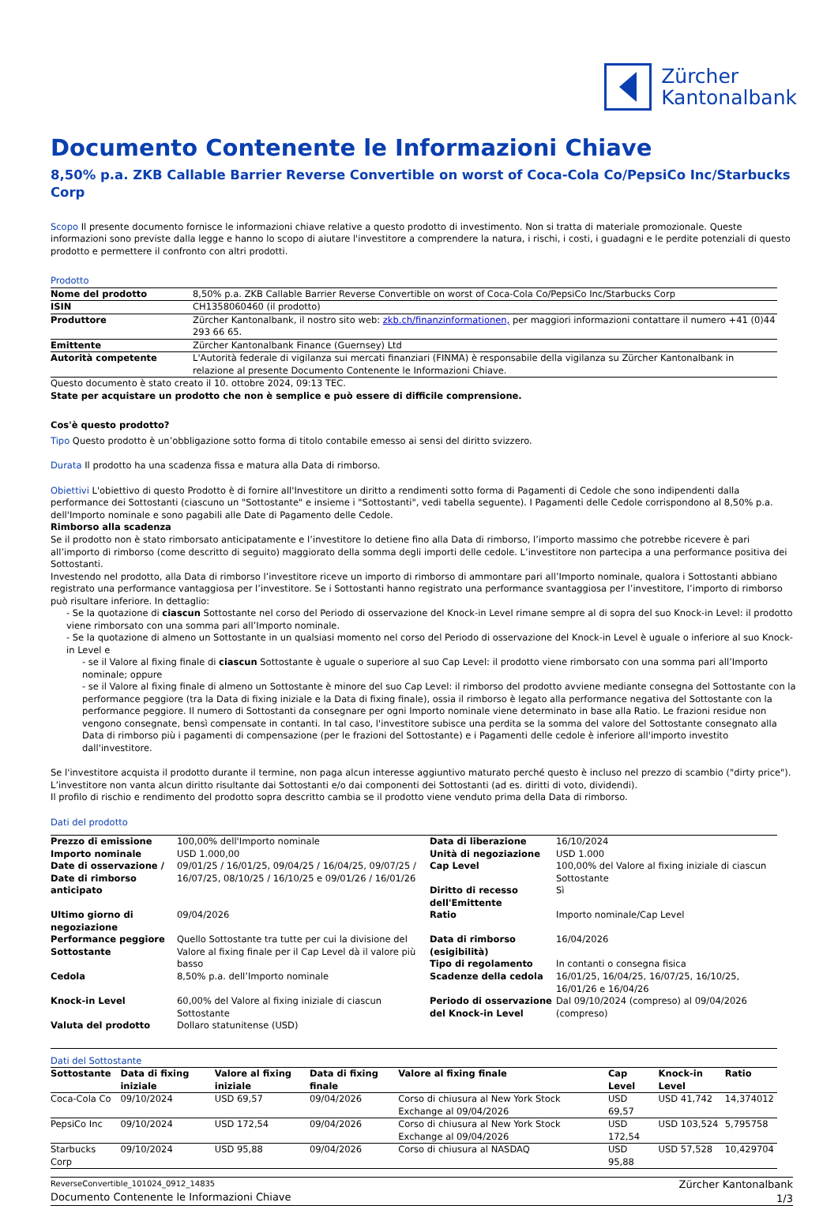Zürcher
Kantonalbank
Documento Contenente le Informazioni Chiave
8,50% p.a. ZKB Callable Barrier Reverse Convertible on worst of Coca-Cola Co/PepsiCo Inc/Starbucks Corp
Scopo Il presente documento fornisce le informazioni chiave relative a questo prodotto di investimento. Non si tratta di materiale promozionale. Queste informazioni sono previste dalla legge e hanno lo scopo di aiutare l'investitore a comprendere la natura, i rischi, i costi, i guadagni e le perdite potenziali di questo prodotto e permettere il confronto con altri prodotti.
Prodotto
| Nome del prodotto | 8,50% p.a. ZKB Callable Barrier Reverse Convertible on worst of Coca-Cola Co/PepsiCo Inc/Starbucks Corp |
| ISIN | CH1358060460 (il prodotto) |
| Produttore | Zürcher Kantonalbank, il nostro sito web: zkb.ch/finanzinformationen, per maggiori informazioni contattare il numero +41 (0)44 293 66 65. |
| Emittente | Zürcher Kantonalbank Finance (Guernsey) Ltd |
| Autorità competente | L'Autorità federale di vigilanza sui mercati finanziari (FINMA) è responsabile della vigilanza su Zürcher Kantonalbank in relazione al presente Documento Contenente le Informazioni Chiave. |
Questo documento è stato creato il 10. ottobre 2024, 09:13 TEC.
State per acquistare un prodotto che non è semplice e può essere di difficile comprensione.
Cos'è questo prodotto?
Tipo Questo prodotto è un’obbligazione sotto forma di titolo contabile emesso ai sensi del diritto svizzero.
Durata Il prodotto ha una scadenza fissa e matura alla Data di rimborso.
Obiettivi L'obiettivo di questo Prodotto è di fornire all'Investitore un diritto a rendimenti sotto forma di Pagamenti di Cedole che sono indipendenti dalla performance dei Sottostanti (ciascuno un "Sottostante" e insieme i "Sottostanti", vedi tabella seguente). I Pagamenti delle Cedole corrispondono al 8,50% p.a. dell'Importo nominale e sono pagabili alle Date di Pagamento delle Cedole.
Rimborso alla scadenza
Se il prodotto non è stato rimborsato anticipatamente e l’investitore lo detiene fino alla Data di rimborso, l’importo massimo che potrebbe ricevere è pari all’importo di rimborso (come descritto di seguito) maggiorato della somma degli importi delle cedole. L’investitore non partecipa a una performance positiva dei Sottostanti.
Investendo nel prodotto, alla Data di rimborso l’investitore riceve un importo di rimborso di ammontare pari all’Importo nominale, qualora i Sottostanti abbiano registrato una performance vantaggiosa per l’investitore. Se i Sottostanti hanno registrato una performance svantaggiosa per l’investitore, l’importo di rimborso può risultare inferiore. In dettaglio:
- Se la quotazione di ciascun Sottostante nel corso del Periodo di osservazione del Knock-in Level rimane sempre al di sopra del suo Knock-in Level: il prodotto viene rimborsato con una somma pari all’Importo nominale.
- Se la quotazione di almeno un Sottostante in un qualsiasi momento nel corso del Periodo di osservazione del Knock-in Level è uguale o inferiore al suo Knock-in Level e
- se il Valore al fixing finale di ciascun Sottostante è uguale o superiore al suo Cap Level: il prodotto viene rimborsato con una somma pari all’Importo nominale; oppure
- se il Valore al fixing finale di almeno un Sottostante è minore del suo Cap Level: il rimborso del prodotto avviene mediante consegna del Sottostante con la performance peggiore (tra la Data di fixing iniziale e la Data di fixing finale), ossia il rimborso è legato alla performance negativa del Sottostante con la performance peggiore. Il numero di Sottostanti da consegnare per ogni Importo nominale viene determinato in base alla Ratio. Le frazioni residue non vengono consegnate, bensì compensate in contanti. In tal caso, l'investitore subisce una perdita se la somma del valore del Sottostante consegnato alla Data di rimborso più i pagamenti di compensazione (per le frazioni del Sottostante) e i Pagamenti delle cedole è inferiore all'importo investito dall'investitore.
Se l'investitore acquista il prodotto durante il termine, non paga alcun interesse aggiuntivo maturato perché questo è incluso nel prezzo di scambio ("dirty price"). L’investitore non vanta alcun diritto risultante dai Sottostanti e/o dai componenti dei Sottostanti (ad es. diritti di voto, dividendi).
Il profilo di rischio e rendimento del prodotto sopra descritto cambia se il prodotto viene venduto prima della Data di rimborso.
Dati del prodotto
| Prezzo di emissione | 100,00% dell'Importo nominale | Data di liberazione | 16/10/2024 |
| Importo nominale | USD 1.000,00 | Unità di negoziazione | USD 1.000 |
| Date di osservazione / Date di rimborso anticipato | 09/01/25 / 16/01/25, 09/04/25 / 16/04/25, 09/07/25 / 16/07/25, 08/10/25 / 16/10/25 e 09/01/26 / 16/01/26 | Cap Level Diritto di recesso dell'Emittente | 100,00% del Valore al fixing iniziale di ciascun Sottostante Sì |
| Ultimo giorno di negoziazione | 09/04/2026 | Ratio | Importo nominale/Cap Level |
| Performance peggiore Sottostante | Quello Sottostante tra tutte per cui la divisione del Valore al fixing finale per il Cap Level dà il valore più basso | Data di rimborso (esigibilità) Tipo di regolamento | 16/04/2026 In contanti o consegna fisica |
| Cedola | 8,50% p.a. dell’Importo nominale | Scadenze della cedola | 16/01/25, 16/04/25, 16/07/25, 16/10/25, 16/01/26 e 16/04/26 |
| Knock-in Level | 60,00% del Valore al fixing iniziale di ciascun Sottostante | Periodo di osservazione del Knock-in Level | Dal 09/10/2024 (compreso) al 09/04/2026 (compreso) |
| Valuta del prodotto | Dollaro statunitense (USD) | | |
Dati del Sottostante
| Sottostante | Data di fixing iniziale | Valore al fixing iniziale | Data di fixing finale | Valore al fixing finale | Cap Level | Knock-in Level | Ratio |
| --- | --- | --- | --- | --- | --- | --- | --- |
| Coca-Cola Co | 09/10/2024 | USD 69,57 | 09/04/2026 | Corso di chiusura al New York Stock Exchange al 09/04/2026 | USD 69,57 | USD 41,742 | 14,374012 |
| PepsiCo Inc | 09/10/2024 | USD 172,54 | 09/04/2026 | Corso di chiusura al New York Stock Exchange al 09/04/2026 | USD 172,54 | USD 103,524 | 5,795758 |
| Starbucks Corp | 09/10/2024 | USD 95,88 | 09/04/2026 | Corso di chiusura al NASDAQ | USD 95,88 | USD 57,528 | 10,429704 |
ReverseConvertible_101024_0912_14835
Documento Contenente le Informazioni Chiave
Zürcher Kantonalbank
1/3